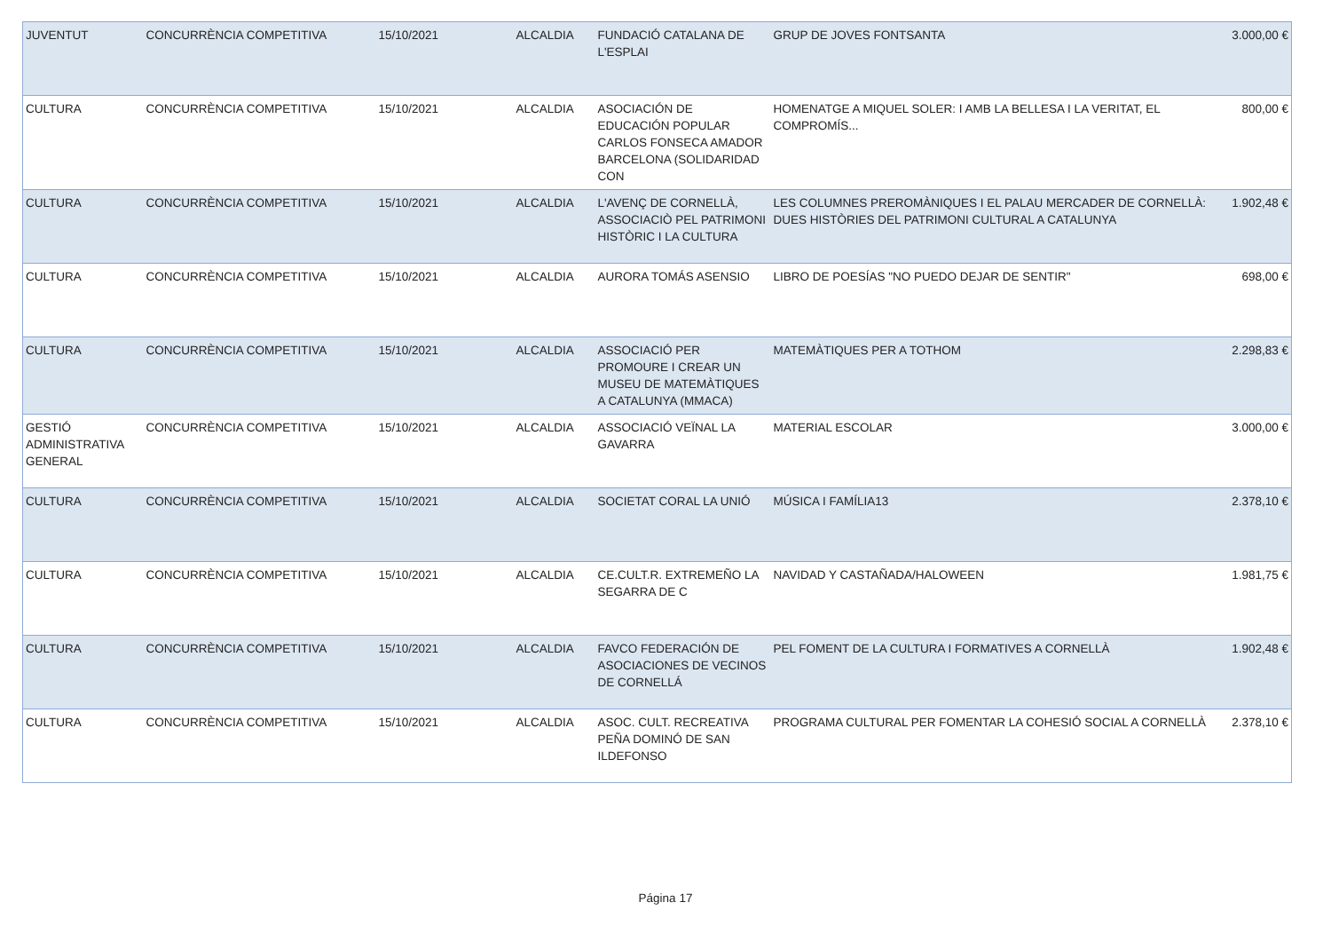| JUVENTUT | CONCURRÈNCIA COMPETITIVA | 15/10/2021 | ALCALDIA | FUNDACIÓ CATALANA DE L'ESPLAI | GRUP DE JOVES FONTSANTA | 3.000,00 € |
| CULTURA | CONCURRÈNCIA COMPETITIVA | 15/10/2021 | ALCALDIA | ASOCIACIÓN DE EDUCACIÓN POPULAR CARLOS FONSECA AMADOR BARCELONA (SOLIDARIDAD CON | HOMENATGE A MIQUEL SOLER: I AMB LA BELLESA I LA VERITAT, EL COMPROMÍS... | 800,00 € |
| CULTURA | CONCURRÈNCIA COMPETITIVA | 15/10/2021 | ALCALDIA | L'AVENÇ DE CORNELLÀ, ASSOCIACIÒ PEL PATRIMONI HISTÒRIC I LA CULTURA | LES COLUMNES PREROMÀNIQUES I EL PALAU MERCADER DE CORNELLÀ: DUES HISTÒRIES DEL PATRIMONI CULTURAL A CATALUNYA | 1.902,48 € |
| CULTURA | CONCURRÈNCIA COMPETITIVA | 15/10/2021 | ALCALDIA | AURORA TOMÁS ASENSIO | LIBRO DE POESÍAS "NO PUEDO DEJAR DE SENTIR" | 698,00 € |
| CULTURA | CONCURRÈNCIA COMPETITIVA | 15/10/2021 | ALCALDIA | ASSOCIACIÓ PER PROMOURE I CREAR UN MUSEU DE MATEMÀTIQUES A CATALUNYA (MMACA) | MATEMÀTIQUES PER A TOTHOM | 2.298,83 € |
| GESTIÓ ADMINISTRATIVA GENERAL | CONCURRÈNCIA COMPETITIVA | 15/10/2021 | ALCALDIA | ASSOCIACIÓ VEÏNAL LA GAVARRA | MATERIAL ESCOLAR | 3.000,00 € |
| CULTURA | CONCURRÈNCIA COMPETITIVA | 15/10/2021 | ALCALDIA | SOCIETAT CORAL LA UNIÓ | MÚSICA I FAMÍLIA13 | 2.378,10 € |
| CULTURA | CONCURRÈNCIA COMPETITIVA | 15/10/2021 | ALCALDIA | CE.CULT.R. EXTREMEÑO LA SEGARRA DE C | NAVIDAD Y CASTAÑADA/HALOWEEN | 1.981,75 € |
| CULTURA | CONCURRÈNCIA COMPETITIVA | 15/10/2021 | ALCALDIA | FAVCO FEDERACIÓN DE ASOCIACIONES DE VECINOS DE CORNELLÁ | PEL FOMENT DE LA CULTURA I FORMATIVES A CORNELLÀ | 1.902,48 € |
| CULTURA | CONCURRÈNCIA COMPETITIVA | 15/10/2021 | ALCALDIA | ASOC. CULT. RECREATIVA PEÑA DOMINÓ DE SAN ILDEFONSO | PROGRAMA CULTURAL PER FOMENTAR LA COHESIÓ SOCIAL A CORNELLÀ | 2.378,10 € |
Página 17